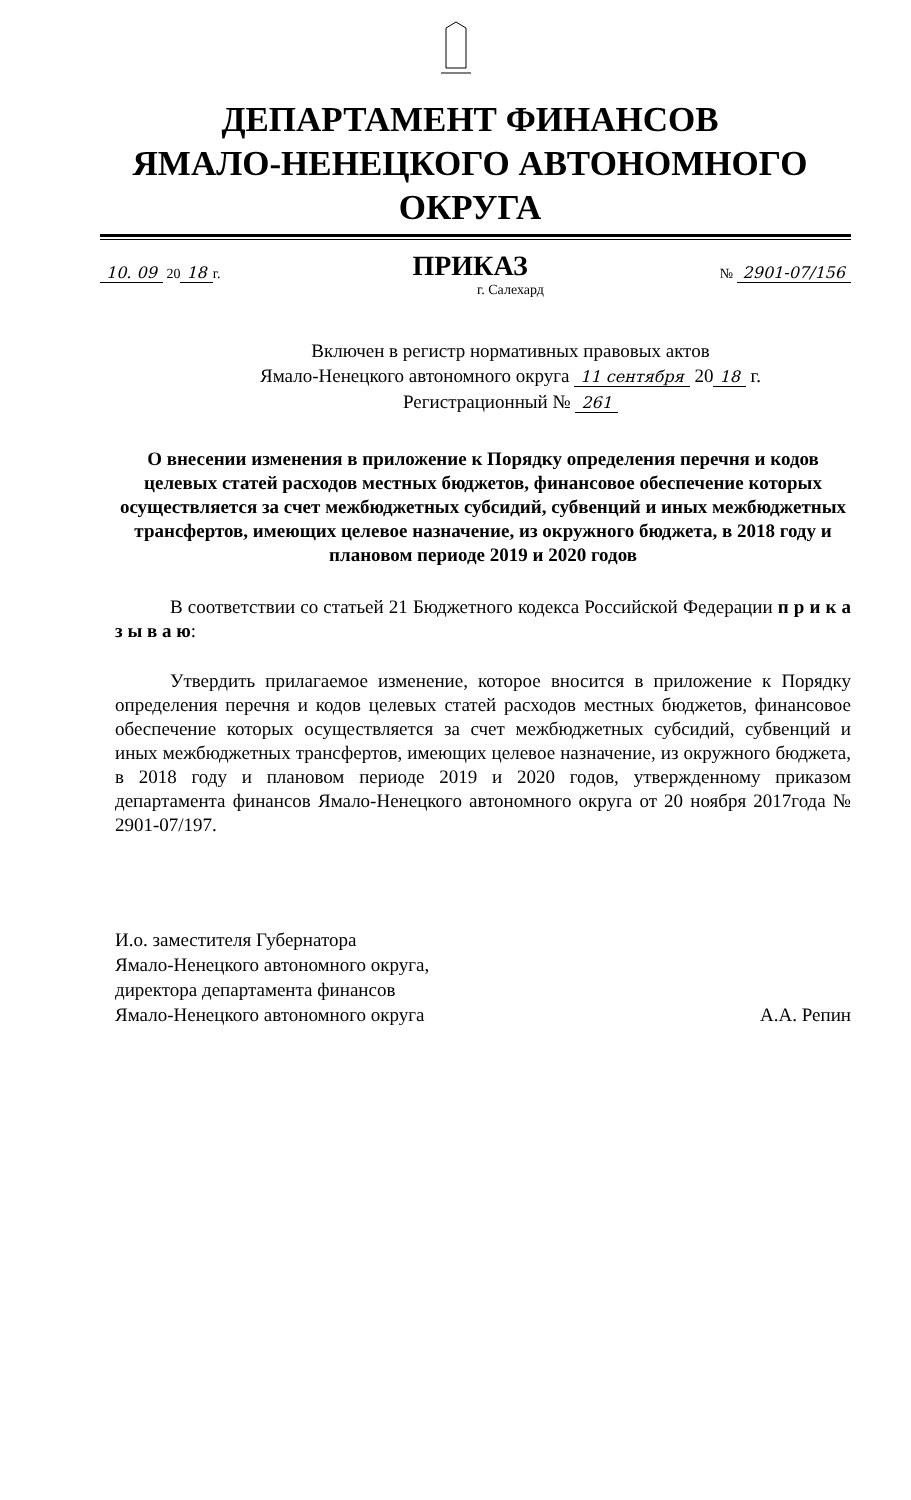ДЕПАРТАМЕНТ ФИНАНСОВ
ЯМАЛО-НЕНЕЦКОГО АВТОНОМНОГО ОКРУГА
10. 09 20 18 г.
ПРИКАЗ
№ 2901-07/156
г. Салехард
Включен в регистр нормативных правовых актов
Ямало-Ненецкого автономного округа 11 сентября 20 18 г.
Регистрационный № 261
О внесении изменения в приложение к Порядку определения перечня и кодов целевых статей расходов местных бюджетов, финансовое обеспечение которых осуществляется за счет межбюджетных субсидий, субвенций и иных межбюджетных трансфертов, имеющих целевое назначение, из окружного бюджета, в 2018 году и плановом периоде 2019 и 2020 годов
В соответствии со статьей 21 Бюджетного кодекса Российской Федерации п р и к а з ы в а ю:
Утвердить прилагаемое изменение, которое вносится в приложение к Порядку определения перечня и кодов целевых статей расходов местных бюджетов, финансовое обеспечение которых осуществляется за счет межбюджетных субсидий, субвенций и иных межбюджетных трансфертов, имеющих целевое назначение, из окружного бюджета, в 2018 году и плановом периоде 2019 и 2020 годов, утвержденному приказом департамента финансов Ямало-Ненецкого автономного округа от 20 ноября 2017года № 2901-07/197.
И.о. заместителя Губернатора
Ямало-Ненецкого автономного округа,
директора департамента финансов
Ямало-Ненецкого автономного округа
А.А. Репин